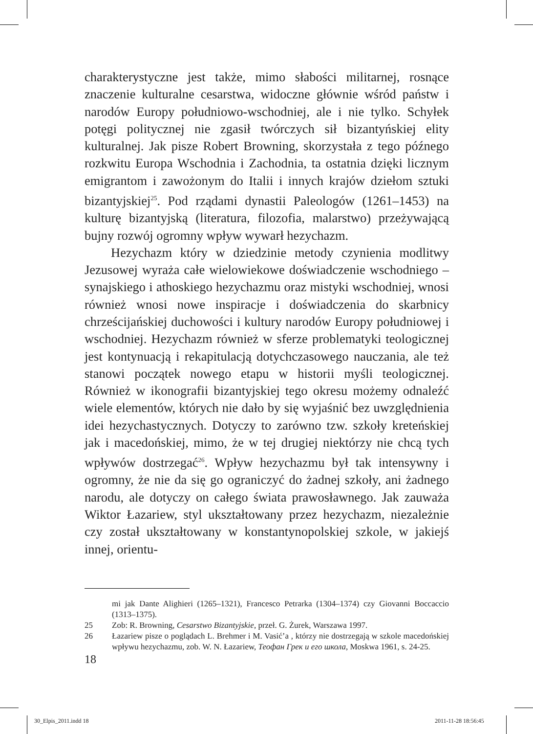charakterystyczne jest także, mimo słabości militarnej, rosnące znaczenie kulturalne cesarstwa, widoczne głównie wśród państw i narodów Europy południowo-wschodniej, ale i nie tylko. Schyłek potęgi politycznej nie zgasił twórczych sił bizantyńskiej elity kulturalnej. Jak pisze Robert Browning, skorzystała z tego późnego rozkwitu Europa Wschodnia i Zachodnia, ta ostatnia dzięki licznym emigrantom i zawożonym do Italii i innych krajów dziełom sztuki bizantyjskiej<sup>25</sup>. Pod rządami dynastii Paleologów (1261–1453) na kulturę bizantyjską (literatura, filozofia, malarstwo) przeżywającą bujny rozwój ogromny wpływ wywarł hezychazm.
Hezychazm który w dziedzinie metody czynienia modlitwy Jezusowej wyraża całe wielowiekowe doświadczenie wschodniego – synajskiego i athoskiego hezychazmu oraz mistyki wschodniej, wnosi również wnosi nowe inspiracje i doświadczenia do skarbnicy chrześcijańskiej duchowości i kultury narodów Europy południowej i wschodniej. Hezychazm również w sferze problematyki teologicznej jest kontynuacją i rekapitulacją dotychczasowego nauczania, ale też stanowi początek nowego etapu w historii myśli teologicznej. Również w ikonografii bizantyjskiej tego okresu możemy odnaleźć wiele elementów, których nie dało by się wyjaśnić bez uwzględnienia idei hezychastycznych. Dotyczy to zarówno tzw. szkoły kreteńskiej jak i macedońskiej, mimo, że w tej drugiej niektórzy nie chcą tych wpływów dostrzegać<sup>26</sup>. Wpływ hezychazmu był tak intensywny i ogromny, że nie da się go ograniczyć do żadnej szkoły, ani żadnego narodu, ale dotyczy on całego świata prawosławnego. Jak zauważa Wiktor Łazariew, styl ukształtowany przez hezychazm, niezależnie czy został ukształtowany w konstantynopolskiej szkole, w jakiejś innej, orientu-
mi jak Dante Alighieri (1265–1321), Francesco Petrarka (1304–1374) czy Giovanni Boccaccio (1313–1375).
25 Zob: R. Browning, Cesarstwo Bizantyjskie, przeł. G. Żurek, Warszawa 1997.
26 Łazariew pisze o poglądach L. Brehmer i M. Vasić’a , którzy nie dostrzegają w szkole macedońskiej wpływu hezychazmu, zob. W. N. Łazariew, Теофан Грек и его школа, Moskwa 1961, s. 24-25.
18
30_Elpis_2011.indd 18 2011-11-28 18:56:45